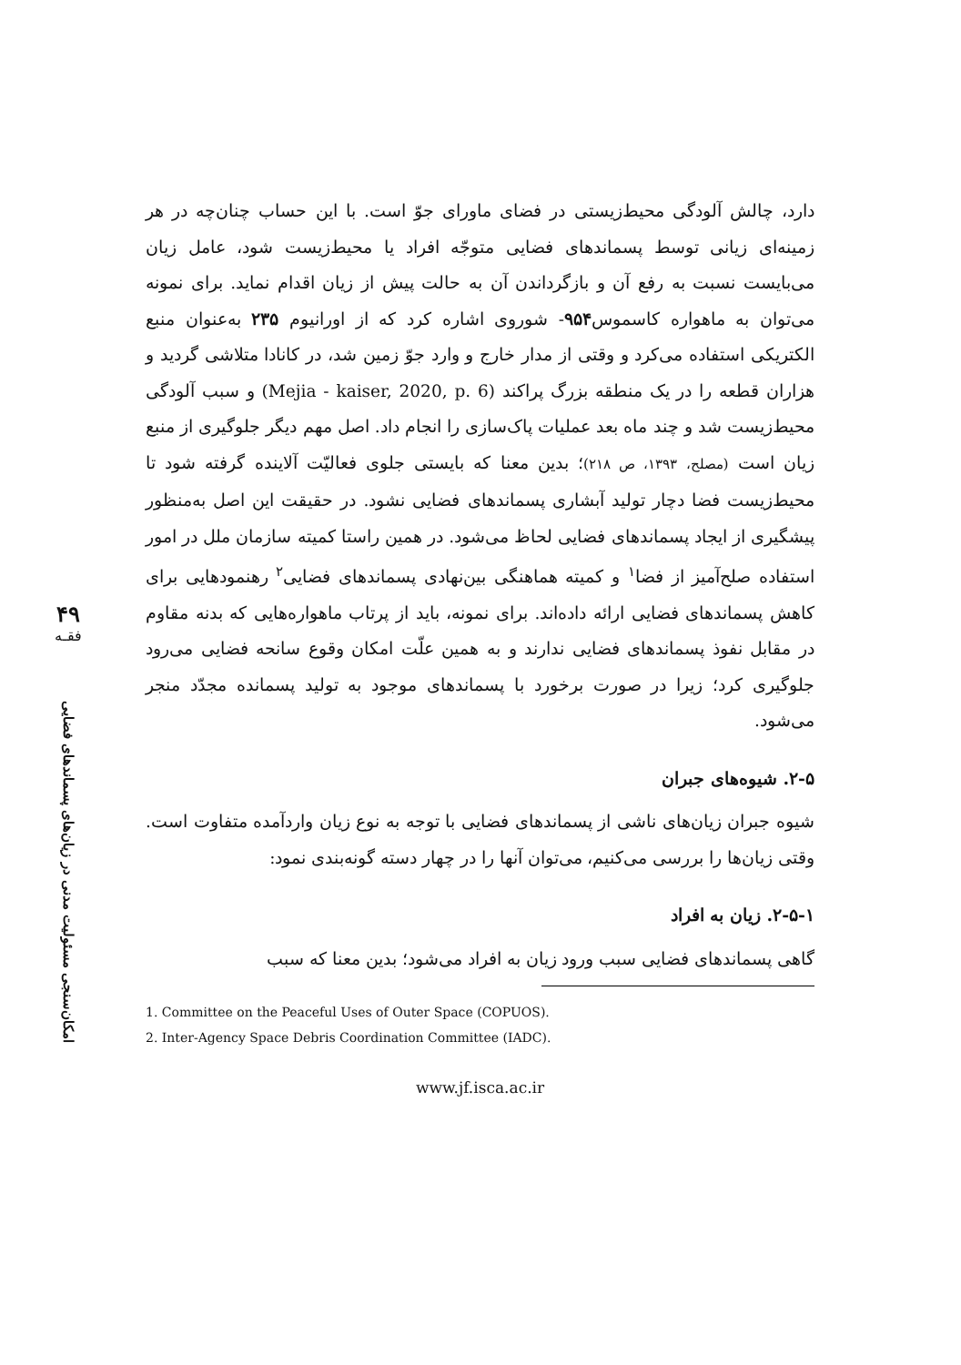۴۹
فقـه
امکان‌سنجی مسئولیت مدنی در زیان‌های پسماندهای فضایی
دارد، چالش آلودگی محیط‌زیستی در فضای ماورای جوّ است. با این حساب چنان‌چه در هر زمینه‌ای زیانی توسط پسماندهای فضایی متوجّه افراد یا محیط‌زیست شود، عامل زیان می‌بایست نسبت به رفع آن و بازگرداندن آن به حالت پیش از زیان اقدام نماید. برای نمونه می‌توان به ماهواره کاسموس۹۵۴- شوروی اشاره کرد که از اورانیوم ۲۳۵ به‌عنوان منبع الکتریکی استفاده می‌کرد و وقتی از مدار خارج و وارد جوّ زمین شد، در کانادا متلاشی گردید و هزاران قطعه را در یک منطقه بزرگ پراکند (Mejia - kaiser, 2020, p. 6) و سبب آلودگی محیط‌زیست شد و چند ماه بعد عملیات پاک‌سازی را انجام داد. اصل مهم دیگر جلوگیری از منبع زیان است (مصلح، ۱۳۹۳، ص ۲۱۸)؛ بدین معنا که بایستی جلوی فعالیّت آلاینده گرفته شود تا محیط‌زیست فضا دچار تولید آبشاری پسماندهای فضایی نشود. در حقیقت این اصل به‌منظور پیشگیری از ایجاد پسماندهای فضایی لحاظ می‌شود. در همین راستا کمیته سازمان ملل در امور استفاده صلح‌آمیز از فضا<sup>۱</sup> و کمیته هماهنگی بین‌نهادی پسماندهای فضایی<sup>۲</sup> رهنمودهایی برای کاهش پسماندهای فضایی ارائه داده‌اند. برای نمونه، باید از پرتاب ماهواره‌هایی که بدنه مقاوم در مقابل نفوذ پسماندهای فضایی ندارند و به همین علّت امکان وقوع سانحه فضایی می‌رود جلوگیری کرد؛ زیرا در صورت برخورد با پسماندهای موجود به تولید پسمانده مجدّد منجر می‌شود.
۲-۵. شیوه‌های جبران
شیوه جبران زیان‌های ناشی از پسماندهای فضایی با توجه به نوع زیان واردآمده متفاوت است. وقتی زیان‌ها را بررسی می‌کنیم، می‌توان آنها را در چهار دسته گونه‌بندی نمود:
۲-۵-۱. زیان به افراد
گاهی پسماندهای فضایی سبب ورود زیان به افراد می‌شود؛ بدین معنا که سبب
1. Committee on the Peaceful Uses of Outer Space (COPUOS).
2. Inter-Agency Space Debris Coordination Committee (IADC).
www.jf.isca.ac.ir